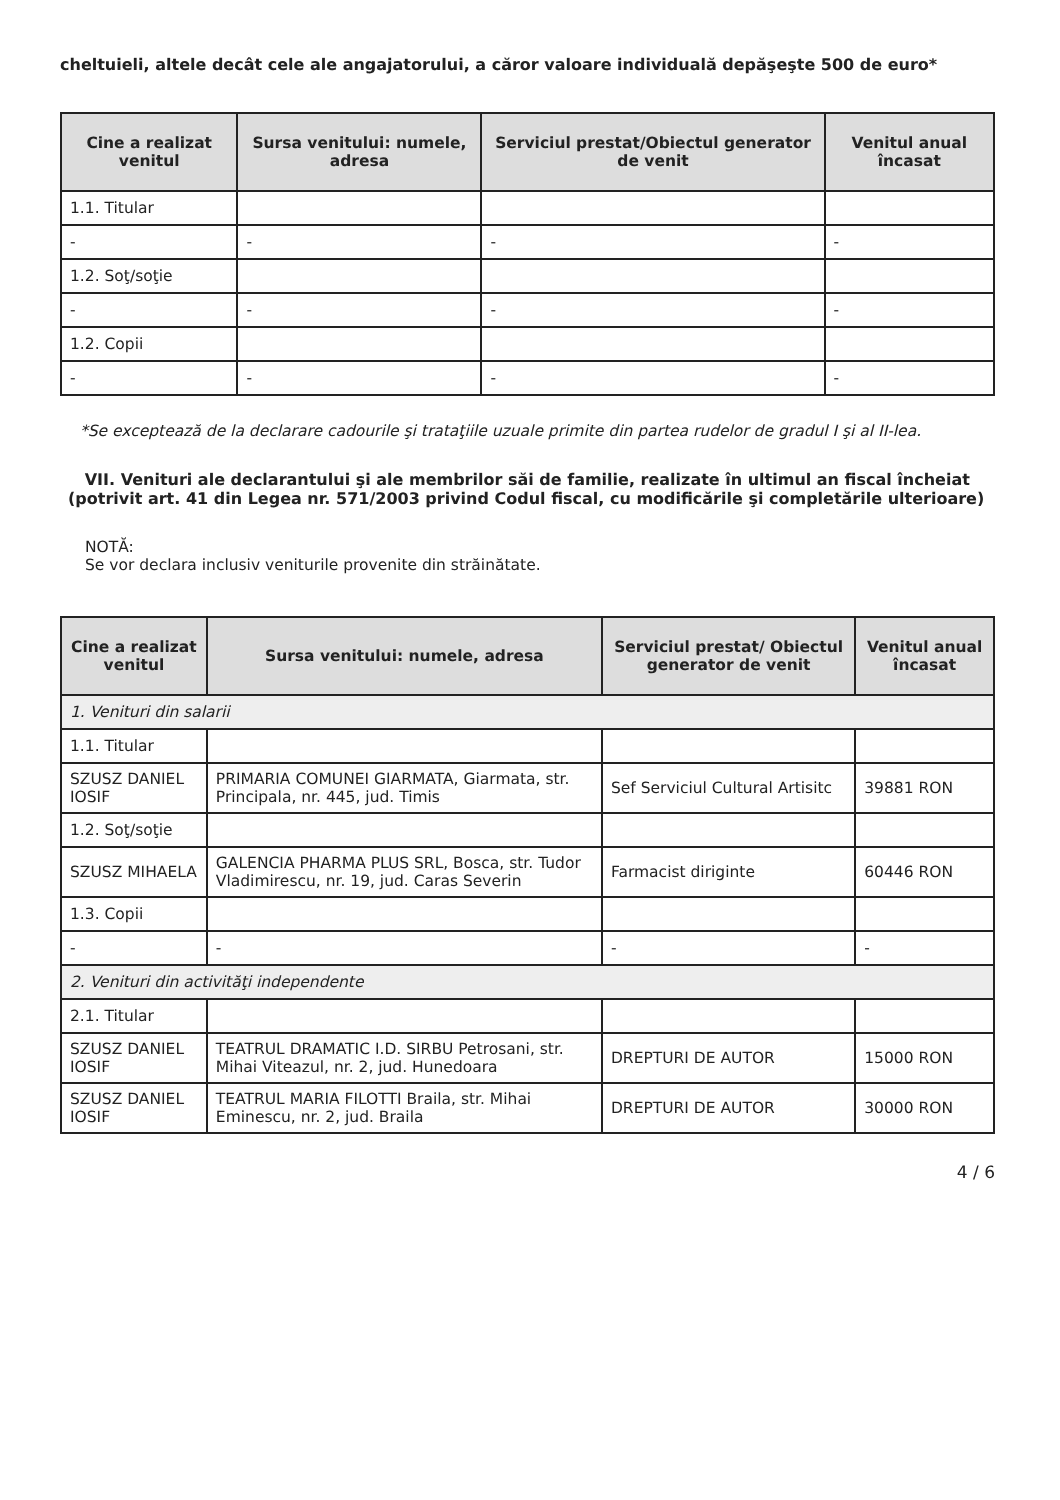cheltuieli, altele decât cele ale angajatorului, a căror valoare individuală depăşeşte 500 de euro*
| Cine a realizat venitul | Sursa venitului: numele, adresa | Serviciul prestat/Obiectul generator de venit | Venitul anual încasat |
| --- | --- | --- | --- |
| 1.1. Titular | | | |
| - | - | - | - |
| 1.2. Soţ/soţie | | | |
| - | - | - | - |
| 1.2. Copii | | | |
| - | - | - | - |
*Se exceptează de la declarare cadourile şi trataţiile uzuale primite din partea rudelor de gradul I şi al II-lea.
VII. Venituri ale declarantului şi ale membrilor săi de familie, realizate în ultimul an fiscal încheiat (potrivit art. 41 din Legea nr. 571/2003 privind Codul fiscal, cu modificările şi completările ulterioare)
NOTĂ:
Se vor declara inclusiv veniturile provenite din străinătate.
| Cine a realizat venitul | Sursa venitului: numele, adresa | Serviciul prestat/ Obiectul generator de venit | Venitul anual încasat |
| --- | --- | --- | --- |
| 1. Venituri din salarii | | | |
| 1.1. Titular | | | |
| SZUSZ DANIEL IOSIF | PRIMARIA COMUNEI GIARMATA, Giarmata, str. Principala, nr. 445, jud. Timis | Sef Serviciul Cultural Artisitc | 39881 RON |
| 1.2. Soţ/soţie | | | |
| SZUSZ MIHAELA | GALENCIA PHARMA PLUS SRL, Bosca, str. Tudor Vladimirescu, nr. 19, jud. Caras Severin | Farmacist diriginte | 60446 RON |
| 1.3. Copii | | | |
| - | - | - | - |
| 2. Venituri din activităţi independente | | | |
| 2.1. Titular | | | |
| SZUSZ DANIEL IOSIF | TEATRUL DRAMATIC I.D. SIRBU Petrosani, str. Mihai Viteazul, nr. 2, jud. Hunedoara | DREPTURI DE AUTOR | 15000 RON |
| SZUSZ DANIEL IOSIF | TEATRUL MARIA FILOTTI Braila, str. Mihai Eminescu, nr. 2, jud. Braila | DREPTURI DE AUTOR | 30000 RON |
4 / 6